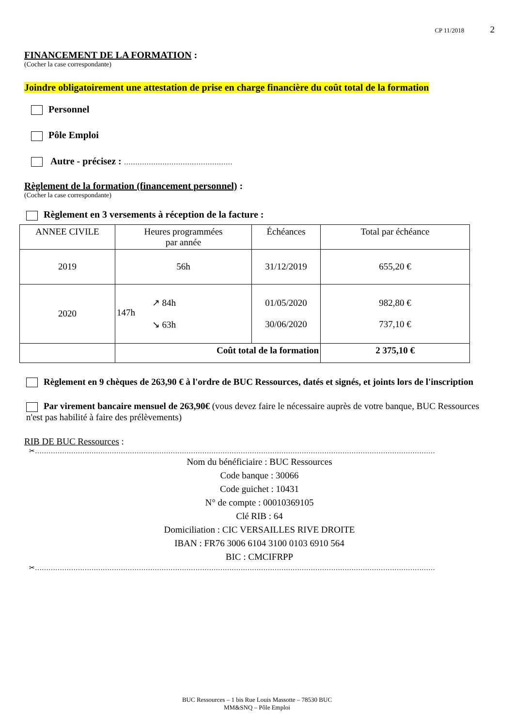CP 11/2018 2
FINANCEMENT DE LA FORMATION :
(Cocher la case correspondante)
Joindre obligatoirement une attestation de prise en charge financière du coût total de la formation
Personnel
Pôle Emploi
Autre - précisez : …………………………………………
Règlement de la formation (financement personnel) :
(Cocher la case correspondante)
Règlement en 3 versements à réception de la facture :
| ANNEE CIVILE | Heures programmées par année | Échéances | Total par échéance |
| 2019 | 56h | 31/12/2019 | 655,20 € |
| 2020 | 147h ↗ 84h ↘ 63h | 01/05/2020 30/06/2020 | 982,80 € 737,10 € |
| | Coût total de la formation | | 2 375,10 € |
Règlement en 9 chèques de 263,90 € à l'ordre de BUC Ressources, datés et signés, et joints lors de l'inscription
Par virement bancaire mensuel de 263,90€ (vous devez faire le nécessaire auprès de votre banque, BUC Ressources n'est pas habilité à faire des prélèvements)
RIB DE BUC Ressources :
✂……………………………………………………………………………………………………………………………………………………………
Nom du bénéficiaire : BUC Ressources
Code banque : 30066
Code guichet : 10431
N° de compte : 00010369105
Clé RIB : 64
Domiciliation : CIC VERSAILLES RIVE DROITE
IBAN : FR76 3006 6104 3100 0103 6910 564
BIC : CMCIFRPP
✂……………………………………………………………………………………………………………………………………………………………
BUC Ressources – 1 bis Rue Louis Massotte – 78530 BUC
MM&SNQ – Pôle Emploi